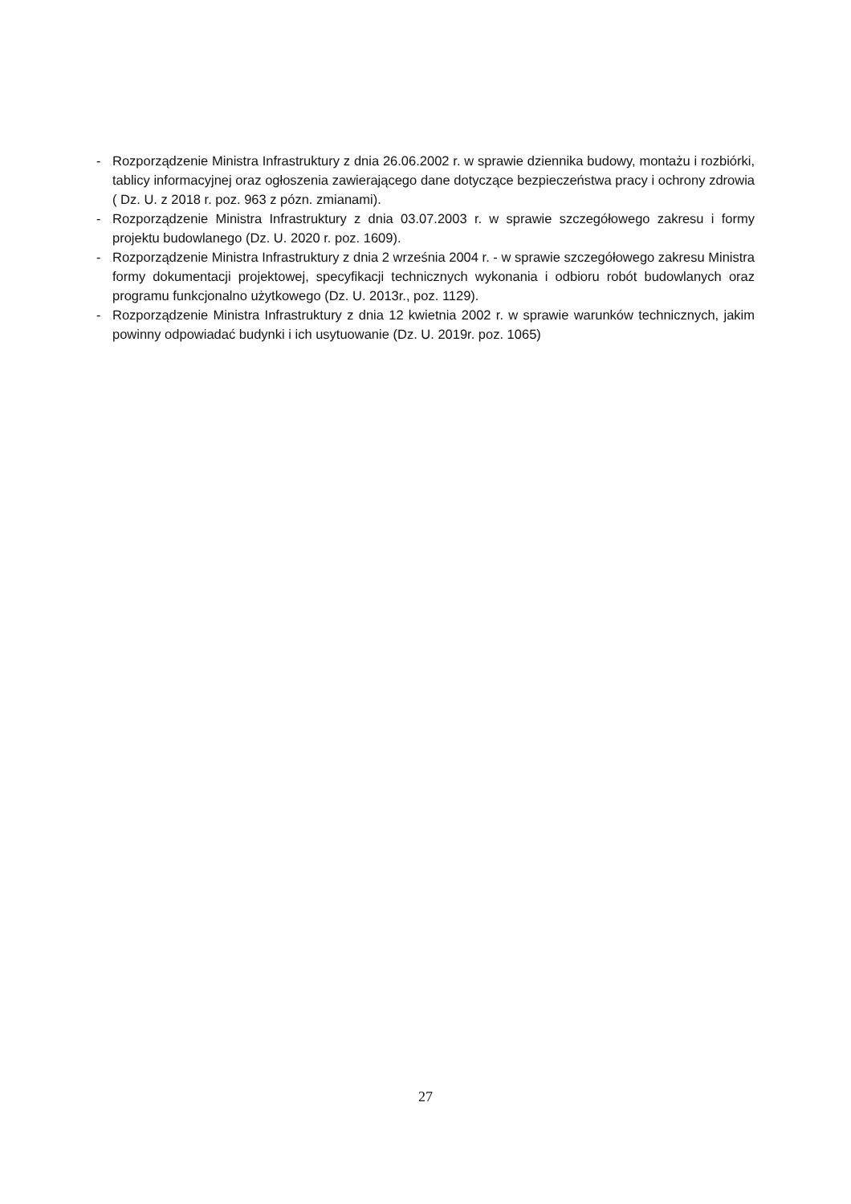- Rozporządzenie Ministra Infrastruktury z dnia 26.06.2002 r. w sprawie dziennika budowy, montażu i rozbiórki, tablicy informacyjnej oraz ogłoszenia zawierającego dane dotyczące bezpieczeństwa pracy i ochrony zdrowia ( Dz. U. z 2018 r. poz. 963 z pózn. zmianami).
- Rozporządzenie Ministra Infrastruktury z dnia 03.07.2003 r. w sprawie szczegółowego zakresu i formy projektu budowlanego (Dz. U. 2020 r. poz. 1609).
- Rozporządzenie Ministra Infrastruktury z dnia 2 września 2004 r. - w sprawie szczegółowego zakresu Ministra formy dokumentacji projektowej, specyfikacji technicznych wykonania i odbioru robót budowlanych oraz programu funkcjonalno użytkowego (Dz. U. 2013r., poz. 1129).
- Rozporządzenie Ministra Infrastruktury z dnia 12 kwietnia 2002 r. w sprawie warunków technicznych, jakim powinny odpowiadać budynki i ich usytuowanie (Dz. U. 2019r. poz. 1065)
27